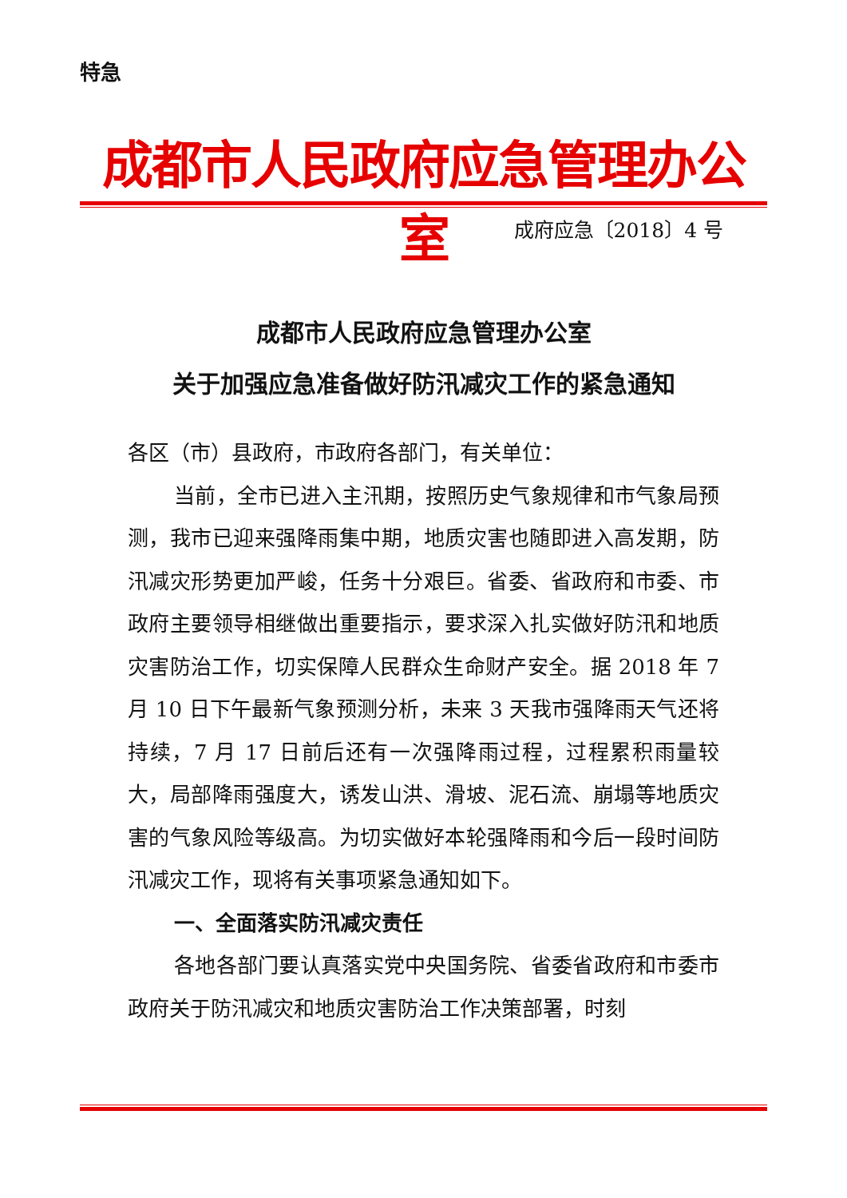特急
成都市人民政府应急管理办公室
成府应急〔2018〕4 号
成都市人民政府应急管理办公室
关于加强应急准备做好防汛减灾工作的紧急通知
各区（市）县政府，市政府各部门，有关单位：
当前，全市已进入主汛期，按照历史气象规律和市气象局预测，我市已迎来强降雨集中期，地质灾害也随即进入高发期，防汛减灾形势更加严峻，任务十分艰巨。省委、省政府和市委、市政府主要领导相继做出重要指示，要求深入扎实做好防汛和地质灾害防治工作，切实保障人民群众生命财产安全。据 2018 年 7 月 10 日下午最新气象预测分析，未来 3 天我市强降雨天气还将持续，7 月 17 日前后还有一次强降雨过程，过程累积雨量较大，局部降雨强度大，诱发山洪、滑坡、泥石流、崩塌等地质灾害的气象风险等级高。为切实做好本轮强降雨和今后一段时间防汛减灾工作，现将有关事项紧急通知如下。
一、全面落实防汛减灾责任
各地各部门要认真落实党中央国务院、省委省政府和市委市政府关于防汛减灾和地质灾害防治工作决策部署，时刻